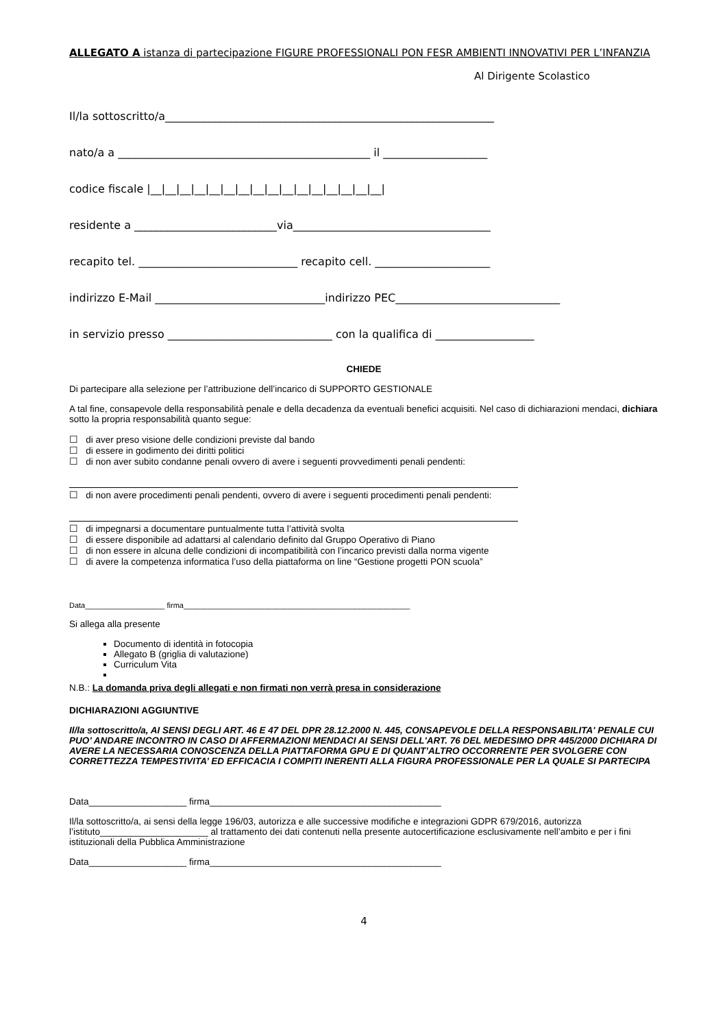ALLEGATO A istanza di partecipazione FIGURE PROFESSIONALI PON FESR AMBIENTI INNOVATIVI PER L’INFANZIA
Al Dirigente Scolastico
Il/la sottoscritto/a____________________________________________________________
nato/a a ______________________________________________ il ___________________
codice fiscale |__|__|__|__|__|__|__|__|__|__|__|__|__|__|__|__|
residente a __________________________via____________________________________
recapito tel. _____________________________ recapito cell. _____________________
indirizzo E-Mail _______________________________indirizzo PEC______________________________
in servizio presso ______________________________ con la qualifica di __________________
CHIEDE
Di partecipare alla selezione per l’attribuzione dell’incarico di SUPPORTO GESTIONALE
A tal fine, consapevole della responsabilità penale e della decadenza da eventuali benefici acquisiti. Nel caso di dichiarazioni mendaci, dichiara sotto la propria responsabilità quanto segue:
☐ di aver preso visione delle condizioni previste dal bando
☐ di essere in godimento dei diritti politici
☐ di non aver subito condanne penali ovvero di avere i seguenti provvedimenti penali pendenti:
☐ di non avere procedimenti penali pendenti, ovvero di avere i seguenti procedimenti penali pendenti:
☐ di impegnarsi a documentare puntualmente tutta l’attività svolta
☐ di essere disponibile ad adattarsi al calendario definito dal Gruppo Operativo di Piano
☐ di non essere in alcuna delle condizioni di incompatibilità con l’incarico previsti dalla norma vigente
☐ di avere la competenza informatica l’uso della piattaforma on line “Gestione progetti PON scuola”
Data___________________ firma______________________________________________________
Si allega alla presente
Documento di identità in fotocopia
Allegato B (griglia di valutazione)
Curriculum Vita
N.B.: La domanda priva degli allegati e non firmati non verrà presa in considerazione
DICHIARAZIONI AGGIUNTIVE
Il/la sottoscritto/a, AI SENSI DEGLI ART. 46 E 47 DEL DPR 28.12.2000 N. 445, CONSAPEVOLE DELLA RESPONSABILITA' PENALE CUI PUO’ ANDARE INCONTRO IN CASO DI AFFERMAZIONI MENDACI AI SENSI DELL'ART. 76 DEL MEDESIMO DPR 445/2000 DICHIARA DI AVERE LA NECESSARIA CONOSCENZA DELLA PIATTAFORMA GPU E DI QUANT’ALTRO OCCORRENTE PER SVOLGERE CON CORRETTEZZA TEMPESTIVITA’ ED EFFICACIA I COMPITI INERENTI ALLA FIGURA PROFESSIONALE PER LA QUALE SI PARTECIPA
Data___________________ firma_____________________________________________
Il/la sottoscritto/a, ai sensi della legge 196/03, autorizza e alle successive modifiche e integrazioni GDPR 679/2016, autorizza l’istituto_____________________ al trattamento dei dati contenuti nella presente autocertificazione esclusivamente nell’ambito e per i fini istituzionali della Pubblica Amministrazione
Data___________________ firma_____________________________________________
4